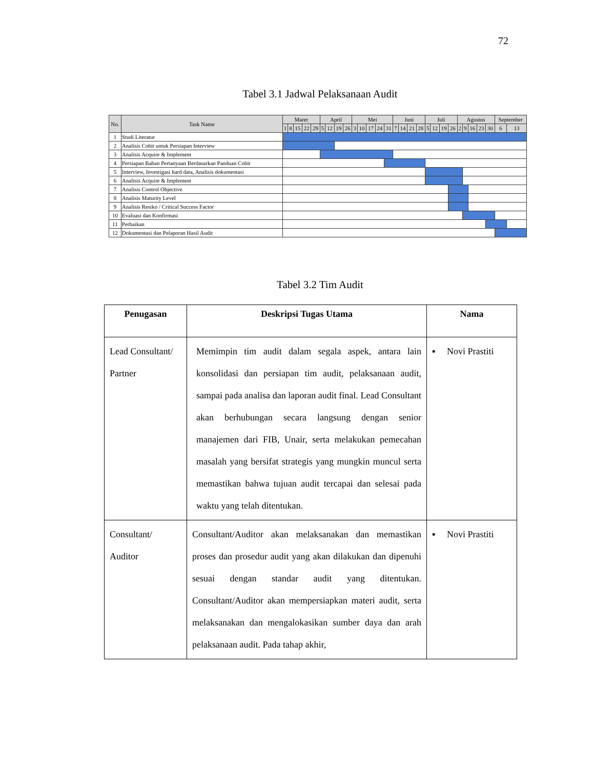72
Tabel 3.1 Jadwal Pelaksanaan Audit
| No. | Task Name | Maret | | | | | April | | | | Mei | | | | | Juni | | | | Juli | | | | Agustus | | | | | September | |
| --- | --- | --- | --- | --- | --- | --- | --- | --- | --- | --- | --- | --- | --- | --- | --- | --- | --- | --- | --- | --- | --- | --- | --- | --- | --- | --- | --- | --- | --- | --- |
| | | 1 | 8 | 15 | 22 | 29 | 5 | 12 | 19 | 26 | 3 | 10 | 17 | 24 | 31 | 7 | 14 | 21 | 28 | 5 | 12 | 19 | 26 | 2 | 9 | 16 | 23 | 30 | 6 | 13 |
| 1 | Studi Literatur | | | | | | | | | | | | | | | | | | | | | | | | | | | | | |
| 2 | Analisis Cobit untuk Persiapan Interview | | | | | | | | | | | | | | | | | | | | | | | | | | | | | |
| 3 | Analisis Acquire & Implement | | | | | | | | | | | | | | | | | | | | | | | | | | | | | |
| 4 | Persiapan Bahan Pertanyaan Berdasarkan Panduan Cobit | | | | | | | | | | | | | | | | | | | | | | | | | | | | | |
| 5 | Interview, Investigasi hard data, Analisis dokumentasi | | | | | | | | | | | | | | | | | | | | | | | | | | | | | |
| 6 | Analisis Acquire & Implement | | | | | | | | | | | | | | | | | | | | | | | | | | | | | |
| 7 | Analisis Control Objective | | | | | | | | | | | | | | | | | | | | | | | | | | | | | |
| 8 | Analisis Maturity Level | | | | | | | | | | | | | | | | | | | | | | | | | | | | | |
| 9 | Analisis Resiko / Critical Success Factor | | | | | | | | | | | | | | | | | | | | | | | | | | | | | |
| 10 | Evaluasi dan Konfirmasi | | | | | | | | | | | | | | | | | | | | | | | | | | | | | |
| 11 | Perbaikan | | | | | | | | | | | | | | | | | | | | | | | | | | | | | |
| 12 | Dokumentasi dan Pelaporan Hasil Audit | | | | | | | | | | | | | | | | | | | | | | | | | | | | | |
Tabel 3.2 Tim Audit
| Penugasan | Deskripsi Tugas Utama | Nama |
| --- | --- | --- |
| Lead Consultant/ Partner | Memimpin tim audit dalam segala aspek, antara lain konsolidasi dan persiapan tim audit, pelaksanaan audit, sampai pada analisa dan laporan audit final. Lead Consultant akan berhubungan secara langsung dengan senior manajemen dari FIB, Unair, serta melakukan pemecahan masalah yang bersifat strategis yang mungkin muncul serta memastikan bahwa tujuan audit tercapai dan selesai pada waktu yang telah ditentukan. | ▪ Novi Prastiti |
| Consultant/ Auditor | Consultant/Auditor akan melaksanakan dan memastikan proses dan prosedur audit yang akan dilakukan dan dipenuhi sesuai dengan standar audit yang ditentukan. Consultant/Auditor akan mempersiapkan materi audit, serta melaksanakan dan mengalokasikan sumber daya dan arah pelaksanaan audit. Pada tahap akhir, | ▪ Novi Prastiti |